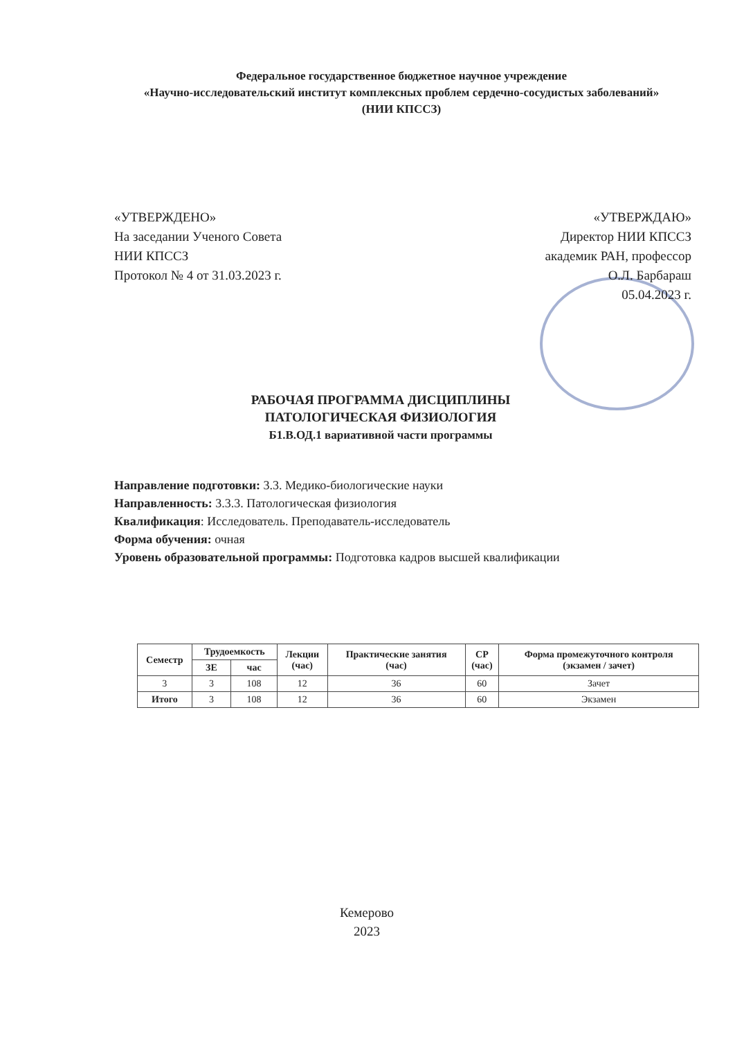Федеральное государственное бюджетное научное учреждение
«Научно-исследовательский институт комплексных проблем сердечно-сосудистых заболеваний»
(НИИ КПССЗ)
«УТВЕРЖДЕНО»
На заседании Ученого Совета
НИИ КПССЗ
Протокол № 4 от 31.03.2023 г.
«УТВЕРЖДАЮ»
Директор НИИ КПССЗ
академик РАН, профессор
О.Л. Барбараш
05.04.2023 г.
РАБОЧАЯ ПРОГРАММА ДИСЦИПЛИНЫ
ПАТОЛОГИЧЕСКАЯ ФИЗИОЛОГИЯ
Б1.В.ОД.1 вариативной части программы
Направление подготовки: 3.3. Медико-биологические науки
Направленность: 3.3.3. Патологическая физиология
Квалификация: Исследователь. Преподаватель-исследователь
Форма обучения: очная
Уровень образовательной программы: Подготовка кадров высшей квалификации
| Семестр | Трудоемкость | | Лекции (час) | Практические занятия (час) | СР (час) | Форма промежуточного контроля (экзамен / зачет) |
| --- | --- | --- | --- | --- | --- | --- |
| | ЗЕ | час | | | | |
| 3 | 3 | 108 | 12 | 36 | 60 | Зачет |
| Итого | 3 | 108 | 12 | 36 | 60 | Экзамен |
Кемерово
2023